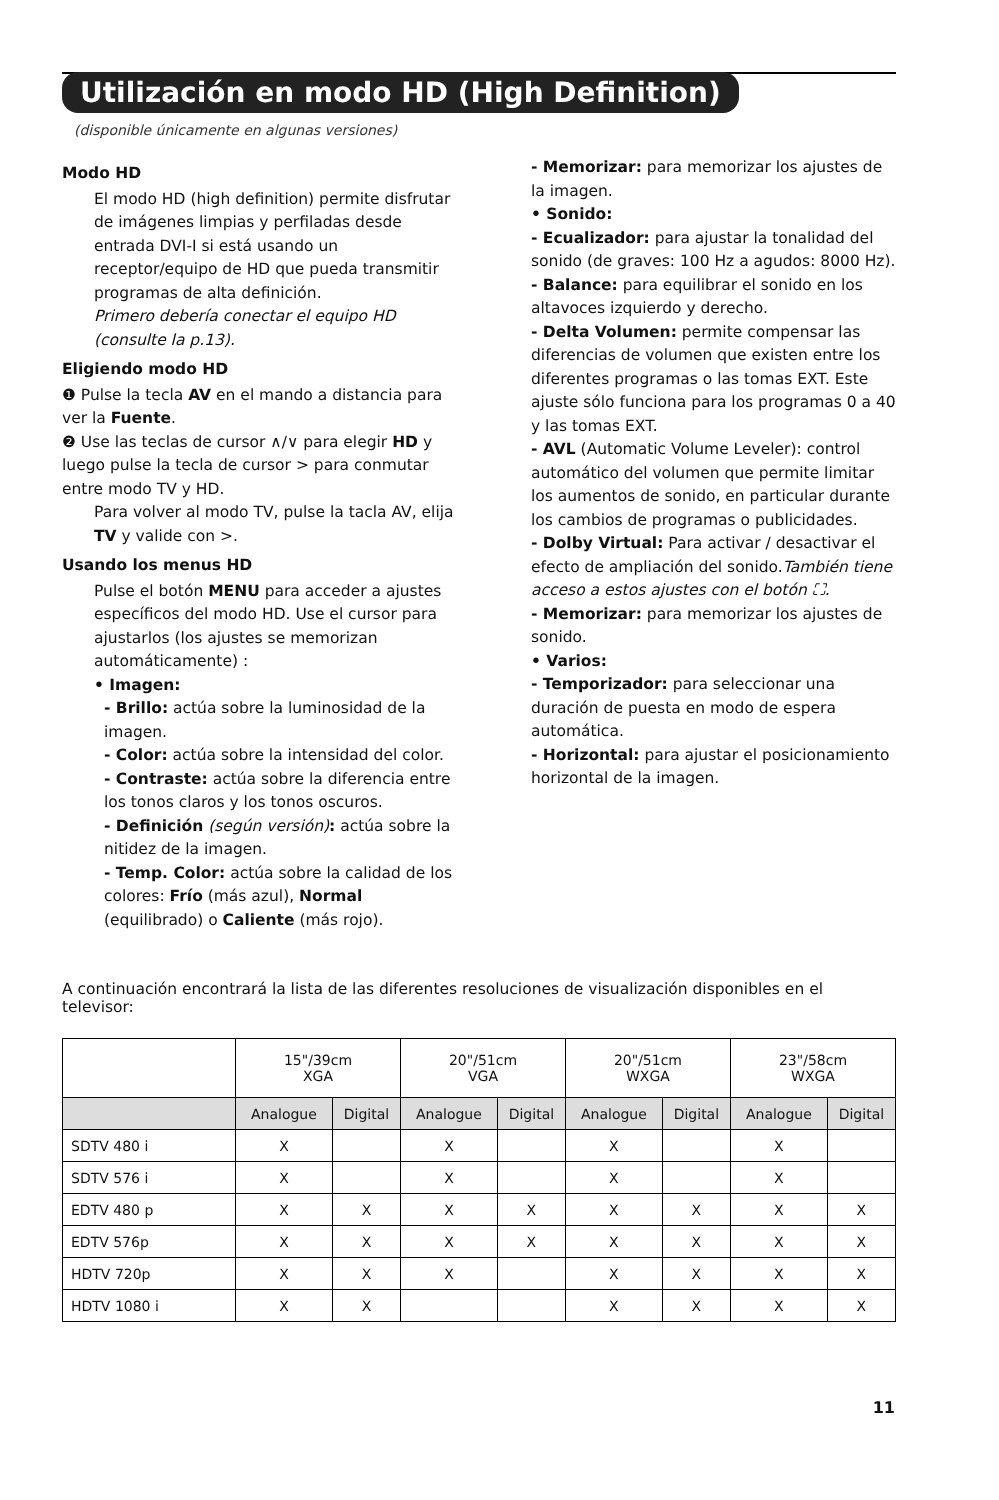Utilización en modo HD (High Definition)
(disponible únicamente en algunas versiones)
Modo HD
El modo HD (high definition) permite disfrutar de imágenes limpias y perfiladas desde entrada DVI-I si está usando un receptor/equipo de HD que pueda transmitir programas de alta definición.
Primero debería conectar el equipo HD (consulte la p.13).
Eligiendo modo HD
❶ Pulse la tecla AV en el mando a distancia para ver la Fuente.
❷ Use las teclas de cursor ∧/∨ para elegir HD y luego pulse la tecla de cursor > para conmutar entre modo TV y HD.
Para volver al modo TV, pulse la tacla AV, elija TV y valide con >.
Usando los menus HD
Pulse el botón MENU para acceder a ajustes específicos del modo HD. Use el cursor para ajustarlos (los ajustes se memorizan automáticamente) :
• Imagen:
- Brillo: actúa sobre la luminosidad de la imagen.
- Color: actúa sobre la intensidad del color.
- Contraste: actúa sobre la diferencia entre los tonos claros y los tonos oscuros.
- Definición (según versión): actúa sobre la nitidez de la imagen.
- Temp. Color: actúa sobre la calidad de los colores: Frío (más azul), Normal (equilibrado) o Caliente (más rojo).
- Memorizar: para memorizar los ajustes de la imagen.
• Sonido:
- Ecualizador: para ajustar la tonalidad del sonido (de graves: 100 Hz a agudos: 8000 Hz).
- Balance: para equilibrar el sonido en los altavoces izquierdo y derecho.
- Delta Volumen: permite compensar las diferencias de volumen que existen entre los diferentes programas o las tomas EXT. Este ajuste sólo funciona para los programas 0 a 40 y las tomas EXT.
- AVL (Automatic Volume Leveler): control automático del volumen que permite limitar los aumentos de sonido, en particular durante los cambios de programas o publicidades.
- Dolby Virtual: Para activar / desactivar el efecto de ampliación del sonido.También tiene acceso a estos ajustes con el botón ⛶.
- Memorizar: para memorizar los ajustes de sonido.
• Varios:
- Temporizador: para seleccionar una duración de puesta en modo de espera automática.
- Horizontal: para ajustar el posicionamiento horizontal de la imagen.
A continuación encontrará la lista de las diferentes resoluciones de visualización disponibles en el televisor:
| | 15"/39cm XGA | | 20"/51cm VGA | | 20"/51cm WXGA | | 23"/58cm WXGA | |
| --- | --- | --- | --- | --- | --- | --- | --- | --- |
| | Analogue | Digital | Analogue | Digital | Analogue | Digital | Analogue | Digital |
| SDTV 480 i | X | | X | | X | | X | |
| SDTV 576 i | X | | X | | X | | X | |
| EDTV 480 p | X | X | X | X | X | X | X | X |
| EDTV 576p | X | X | X | X | X | X | X | X |
| HDTV 720p | X | X | X | | X | X | X | X |
| HDTV 1080 i | X | X | | | X | X | X | X |
11